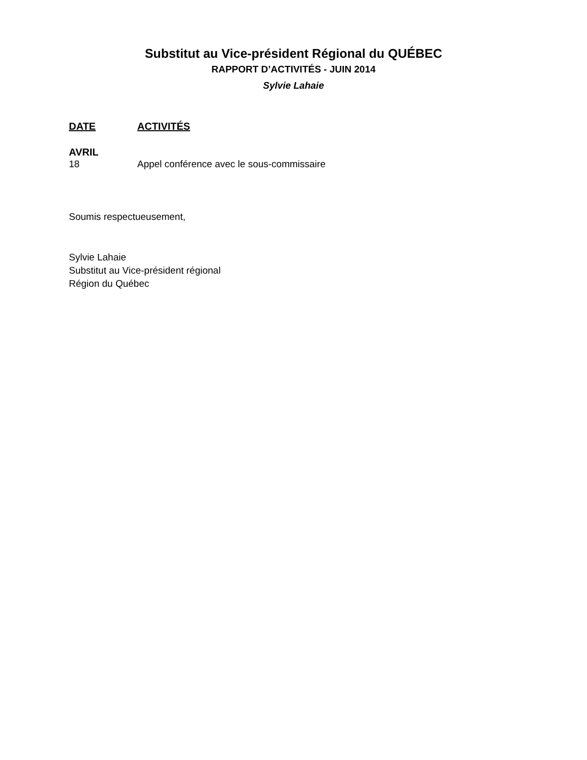Substitut au Vice-président Régional du QUÉBEC
RAPPORT D’ACTIVITÉS - JUIN 2014
Sylvie Lahaie
DATE ACTIVITÉS
AVRIL
18 Appel conférence avec le sous-commissaire
Soumis respectueusement,
Sylvie Lahaie
Substitut au Vice-président régional
Région du Québec